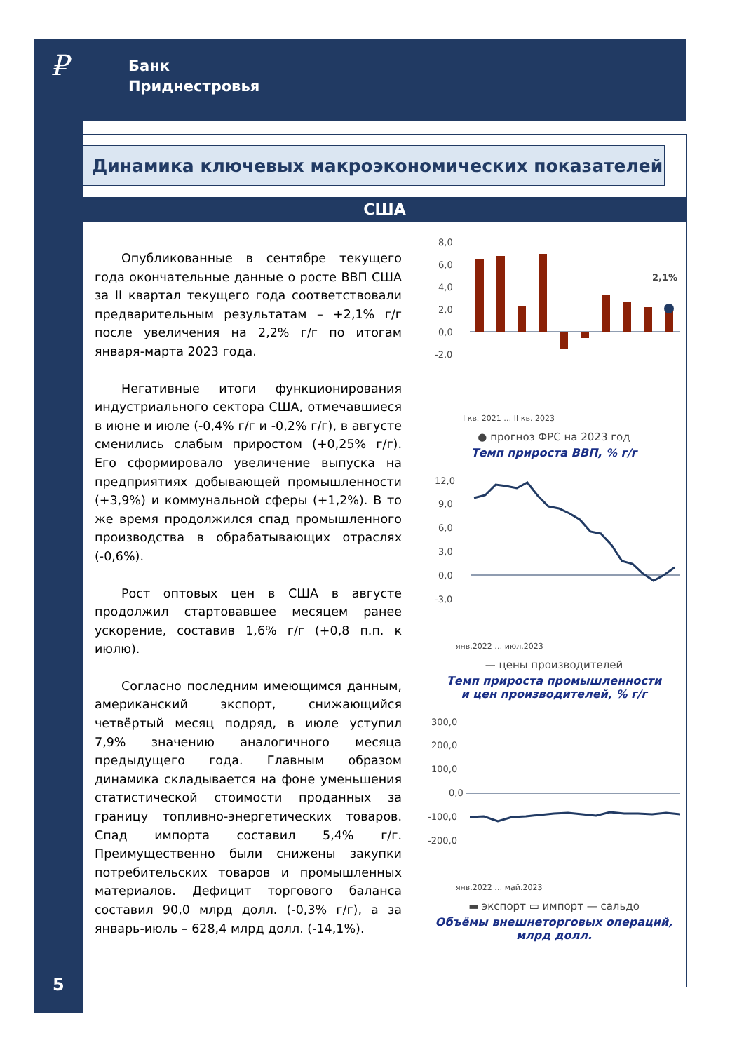₽
Банк
Приднестровья
Динамика ключевых макроэкономических показателей
США
Опубликованные в сентябре текущего года окончательные данные о росте ВВП США за II квартал текущего года соответствовали предварительным результатам – +2,1% г/г после увеличения на 2,2% г/г по итогам января-марта 2023 года.
Негативные итоги функционирования индустриального сектора США, отмечавшиеся в июне и июле (-0,4% г/г и -0,2% г/г), в августе сменились слабым приростом (+0,25% г/г). Его сформировало увеличение выпуска на предприятиях добывающей промышленности (+3,9%) и коммунальной сферы (+1,2%). В то же время продолжился спад промышленного производства в обрабатывающих отраслях (-0,6%).
Рост оптовых цен в США в августе продолжил стартовавшее месяцем ранее ускорение, составив 1,6% г/г (+0,8 п.п. к июлю).
Согласно последним имеющимся данным, американский экспорт, снижающийся четвёртый месяц подряд, в июле уступил 7,9% значению аналогичного месяца предыдущего года. Главным образом динамика складывается на фоне уменьшения статистической стоимости проданных за границу топливно-энергетических товаров. Спад импорта составил 5,4% г/г. Преимущественно были снижены закупки потребительских товаров и промышленных материалов. Дефицит торгового баланса составил 90,0 млрд долл. (-0,3% г/г), а за январь-июль – 628,4 млрд долл. (-14,1%).
8,0
6,0
4,0
2,0
0,0
-2,0
2,1%
I кв. 2021 … II кв. 2023
● прогноз ФРС на 2023 год
Темп прироста ВВП, % г/г
12,0
9,0
6,0
3,0
0,0
-3,0
янв.2022 … июл.2023
— цены производителей
Темп прироста промышленности
и цен производителей, % г/г
300,0
200,0
100,0
0,0
-100,0
-200,0
янв.2022 … май.2023
▬ экспорт ▭ импорт — сальдо
Объёмы внешнеторговых операций,
млрд долл.
5